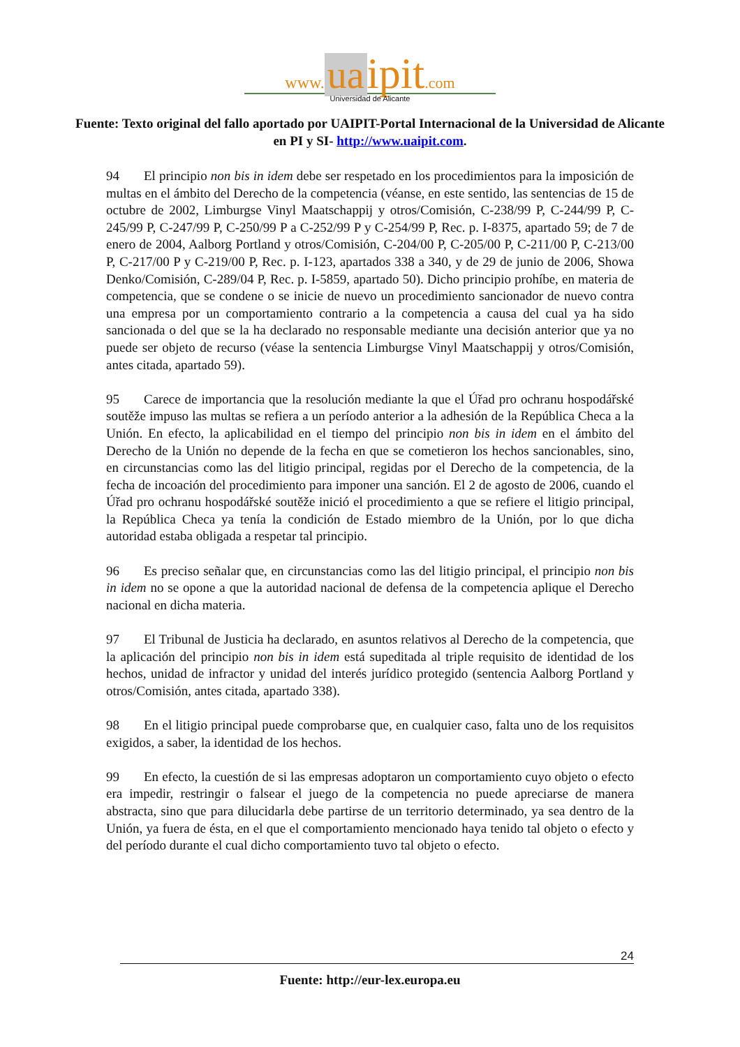www. ua ipit.com
Universidad de Alicante
Fuente: Texto original del fallo aportado por UAIPIT-Portal Internacional de la Universidad de Alicante en PI y SI- http://www.uaipit.com.
94 El principio non bis in idem debe ser respetado en los procedimientos para la imposición de multas en el ámbito del Derecho de la competencia (véanse, en este sentido, las sentencias de 15 de octubre de 2002, Limburgse Vinyl Maatschappij y otros/Comisión, C-238/99 P, C-244/99 P, C-245/99 P, C-247/99 P, C-250/99 P a C-252/99 P y C-254/99 P, Rec. p. I-8375, apartado 59; de 7 de enero de 2004, Aalborg Portland y otros/Comisión, C-204/00 P, C-205/00 P, C-211/00 P, C-213/00 P, C-217/00 P y C-219/00 P, Rec. p. I-123, apartados 338 a 340, y de 29 de junio de 2006, Showa Denko/Comisión, C-289/04 P, Rec. p. I-5859, apartado 50). Dicho principio prohíbe, en materia de competencia, que se condene o se inicie de nuevo un procedimiento sancionador de nuevo contra una empresa por un comportamiento contrario a la competencia a causa del cual ya ha sido sancionada o del que se la ha declarado no responsable mediante una decisión anterior que ya no puede ser objeto de recurso (véase la sentencia Limburgse Vinyl Maatschappij y otros/Comisión, antes citada, apartado 59).
95 Carece de importancia que la resolución mediante la que el Úřad pro ochranu hospodářské soutěže impuso las multas se refiera a un período anterior a la adhesión de la República Checa a la Unión. En efecto, la aplicabilidad en el tiempo del principio non bis in idem en el ámbito del Derecho de la Unión no depende de la fecha en que se cometieron los hechos sancionables, sino, en circunstancias como las del litigio principal, regidas por el Derecho de la competencia, de la fecha de incoación del procedimiento para imponer una sanción. El 2 de agosto de 2006, cuando el Úřad pro ochranu hospodářské soutěže inició el procedimiento a que se refiere el litigio principal, la República Checa ya tenía la condición de Estado miembro de la Unión, por lo que dicha autoridad estaba obligada a respetar tal principio.
96 Es preciso señalar que, en circunstancias como las del litigio principal, el principio non bis in idem no se opone a que la autoridad nacional de defensa de la competencia aplique el Derecho nacional en dicha materia.
97 El Tribunal de Justicia ha declarado, en asuntos relativos al Derecho de la competencia, que la aplicación del principio non bis in idem está supeditada al triple requisito de identidad de los hechos, unidad de infractor y unidad del interés jurídico protegido (sentencia Aalborg Portland y otros/Comisión, antes citada, apartado 338).
98 En el litigio principal puede comprobarse que, en cualquier caso, falta uno de los requisitos exigidos, a saber, la identidad de los hechos.
99 En efecto, la cuestión de si las empresas adoptaron un comportamiento cuyo objeto o efecto era impedir, restringir o falsear el juego de la competencia no puede apreciarse de manera abstracta, sino que para dilucidarla debe partirse de un territorio determinado, ya sea dentro de la Unión, ya fuera de ésta, en el que el comportamiento mencionado haya tenido tal objeto o efecto y del período durante el cual dicho comportamiento tuvo tal objeto o efecto.
24
Fuente: http://eur-lex.europa.eu